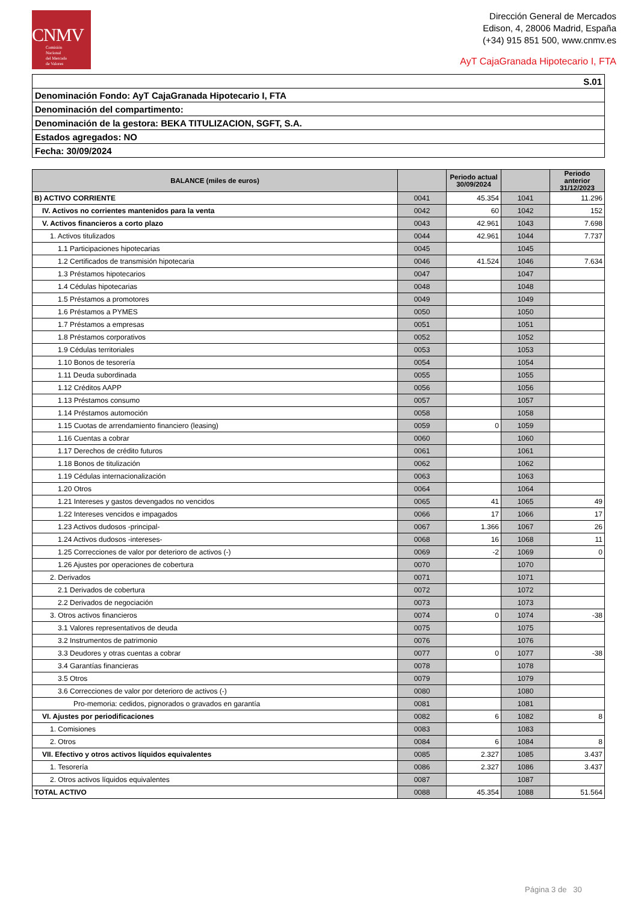CNMV
Comisión
Nacional
del Mercado
de Valores
Dirección General de Mercados
Edison, 4, 28006 Madrid, España
(+34) 915 851 500, www.cnmv.es
AyT CajaGranada Hipotecario I, FTA
| S.01 |
| Denominación Fondo: AyT CajaGranada Hipotecario I, FTA |
| Denominación del compartimento: |
| Denominación de la gestora: BEKA TITULIZACION, SGFT, S.A. |
| Estados agregados: NO |
| Fecha: 30/09/2024 |
| BALANCE (miles de euros) | | Periodo actual 30/09/2024 | | Periodo anterior 31/12/2023 |
| --- | --- | --- | --- | --- |
| B) ACTIVO CORRIENTE | 0041 | 45.354 | 1041 | 11.296 |
| IV. Activos no corrientes mantenidos para la venta | 0042 | 60 | 1042 | 152 |
| V. Activos financieros a corto plazo | 0043 | 42.961 | 1043 | 7.698 |
| 1. Activos titulizados | 0044 | 42.961 | 1044 | 7.737 |
| 1.1 Participaciones hipotecarias | 0045 | | 1045 | |
| 1.2 Certificados de transmisión hipotecaria | 0046 | 41.524 | 1046 | 7.634 |
| 1.3 Préstamos hipotecarios | 0047 | | 1047 | |
| 1.4 Cédulas hipotecarias | 0048 | | 1048 | |
| 1.5 Préstamos a promotores | 0049 | | 1049 | |
| 1.6 Préstamos a PYMES | 0050 | | 1050 | |
| 1.7 Préstamos a empresas | 0051 | | 1051 | |
| 1.8 Préstamos corporativos | 0052 | | 1052 | |
| 1.9 Cédulas territoriales | 0053 | | 1053 | |
| 1.10 Bonos de tesorería | 0054 | | 1054 | |
| 1.11 Deuda subordinada | 0055 | | 1055 | |
| 1.12 Créditos AAPP | 0056 | | 1056 | |
| 1.13 Préstamos consumo | 0057 | | 1057 | |
| 1.14 Préstamos automoción | 0058 | | 1058 | |
| 1.15 Cuotas de arrendamiento financiero (leasing) | 0059 | 0 | 1059 | |
| 1.16 Cuentas a cobrar | 0060 | | 1060 | |
| 1.17 Derechos de crédito futuros | 0061 | | 1061 | |
| 1.18 Bonos de titulización | 0062 | | 1062 | |
| 1.19 Cédulas internacionalización | 0063 | | 1063 | |
| 1.20 Otros | 0064 | | 1064 | |
| 1.21 Intereses y gastos devengados no vencidos | 0065 | 41 | 1065 | 49 |
| 1.22 Intereses vencidos e impagados | 0066 | 17 | 1066 | 17 |
| 1.23 Activos dudosos -principal- | 0067 | 1.366 | 1067 | 26 |
| 1.24 Activos dudosos -intereses- | 0068 | 16 | 1068 | 11 |
| 1.25 Correcciones de valor por deterioro de activos (-) | 0069 | -2 | 1069 | 0 |
| 1.26 Ajustes por operaciones de cobertura | 0070 | | 1070 | |
| 2. Derivados | 0071 | | 1071 | |
| 2.1 Derivados de cobertura | 0072 | | 1072 | |
| 2.2 Derivados de negociación | 0073 | | 1073 | |
| 3. Otros activos financieros | 0074 | 0 | 1074 | -38 |
| 3.1 Valores representativos de deuda | 0075 | | 1075 | |
| 3.2 Instrumentos de patrimonio | 0076 | | 1076 | |
| 3.3 Deudores y otras cuentas a cobrar | 0077 | 0 | 1077 | -38 |
| 3.4 Garantías financieras | 0078 | | 1078 | |
| 3.5 Otros | 0079 | | 1079 | |
| 3.6 Correcciones de valor por deterioro de activos (-) | 0080 | | 1080 | |
| Pro-memoria: cedidos, pignorados o gravados en garantía | 0081 | | 1081 | |
| VI. Ajustes por periodificaciones | 0082 | 6 | 1082 | 8 |
| 1. Comisiones | 0083 | | 1083 | |
| 2. Otros | 0084 | 6 | 1084 | 8 |
| VII. Efectivo y otros activos líquidos equivalentes | 0085 | 2.327 | 1085 | 3.437 |
| 1. Tesorería | 0086 | 2.327 | 1086 | 3.437 |
| 2. Otros activos líquidos equivalentes | 0087 | | 1087 | |
| TOTAL ACTIVO | 0088 | 45.354 | 1088 | 51.564 |
Página 3 de 30